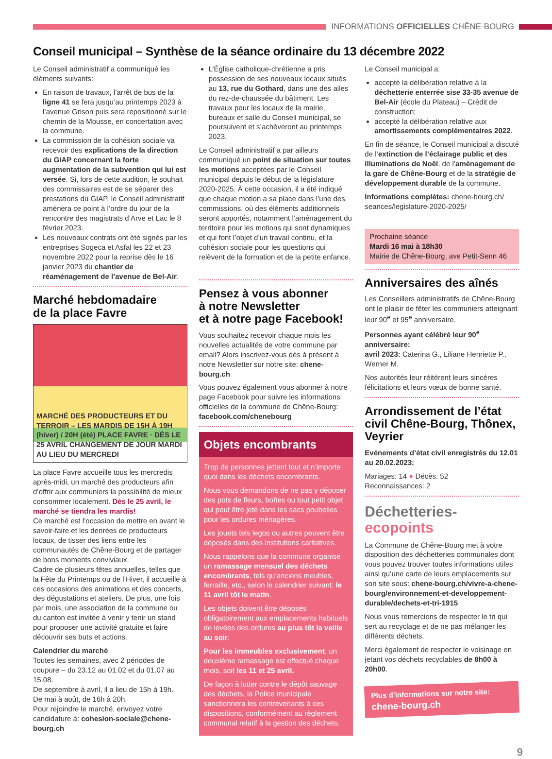INFORMATIONS OFFICIELLES CHÊNE-BOURG
Conseil municipal – Synthèse de la séance ordinaire du 13 décembre 2022
Le Conseil administratif a communiqué les éléments suivants:
En raison de travaux, l’arrêt de bus de la ligne 41 se fera jusqu’au printemps 2023 à l’avenue Grison puis sera repositionné sur le chemin de la Mousse, en concertation avec la commune.
La commission de la cohésion sociale va recevoir des explications de la direction du GIAP concernant la forte augmentation de la subvention qui lui est versée. Si, lors de cette audition, le souhait des commissaires est de se séparer des prestations du GIAP, le Conseil administratif amènera ce point à l’ordre du jour de la rencontre des magistrats d’Arve et Lac le 8 février 2023.
Les nouveaux contrats ont été signés par les entreprises Sogeca et Asfal les 22 et 23 novembre 2022 pour la reprise dès le 16 janvier 2023 du chantier de réaménagement de l’avenue de Bel-Air.
Marché hebdomadaire
de la place Favre
MARCHÉ DES PRODUCTEURS ET DU TERROIR – LES MARDIS DE 15H À 19H (hiver) / 20H (été) PLACE FAVRE · DÈS LE 25 AVRIL CHANGEMENT DE JOUR MARDI AU LIEU DU MERCREDI
La place Favre accueille tous les mercredis après-midi, un marché des producteurs afin d’offrir aux communiers la possibilité de mieux consommer localement. Dès le 25 avril, le marché se tiendra les mardis!
Ce marché est l’occasion de mettre en avant le savoir-faire et les denrées de producteurs locaux, de tisser des liens entre les communautés de Chêne-Bourg et de partager de bons moments conviviaux.
Cadre de plusieurs fêtes annuelles, telles que la Fête du Printemps ou de l’Hiver, il accueille à ces occasions des animations et des concerts, des dégustations et ateliers. De plus, une fois par mois, une association de la commune ou du canton est invitée à venir y tenir un stand pour proposer une activité gratuite et faire découvrir ses buts et actions.
Calendrier du marché
Toutes les semaines, avec 2 périodes de coupure – du 23.12 au 01.02 et du 01.07 au 15.08.
De septembre à avril, il a lieu de 15h à 19h.
De mai à août, de 16h à 20h.
Pour rejoindre le marché, envoyez votre candidature à: cohesion-sociale@chene-bourg.ch
L’Église catholique-chrétienne a pris possession de ses nouveaux locaux situés au 13, rue du Gothard, dans une des ailes du rez-de-chaussée du bâtiment. Les travaux pour les locaux de la mairie, bureaux et salle du Conseil municipal, se poursuivent et s’achèveront au printemps 2023.
Le Conseil administratif a par ailleurs communiqué un point de situation sur toutes les motions acceptées par le Conseil municipal depuis le début de la législature 2020-2025. À cette occasion, il a été indiqué que chaque motion a sa place dans l’une des commissions, où des éléments additionnels seront apportés, notamment l’aménagement du territoire pour les motions qui sont dynamiques et qui font l’objet d’un travail continu, et la cohésion sociale pour les questions qui relèvent de la formation et de la petite enfance.
Pensez à vous abonner
à notre Newsletter
et à notre page Facebook!
Vous souhaitez recevoir chaque mois les nouvelles actualités de votre commune par email? Alors inscrivez-vous dès à présent à notre Newsletter sur notre site: chene-bourg.ch
Vous pouvez également vous abonner à notre page Facebook pour suivre les informations officielles de la commune de Chêne-Bourg: facebook.com/chenebourg
Objets encombrants
Trop de personnes jettent tout et n’importe quoi dans les déchets encombrants.
Nous vous demandons de ne pas y déposer des pots de fleurs, boîtes ou tout petit objet qui peut être jeté dans les sacs poubelles pour les ordures ménagères.
Les jouets tels legos ou autres peuvent être déposés dans des institutions caritatives.
Nous rappelons que la commune organise un ramassage mensuel des déchets encombrants, tels qu’anciens meubles, ferraille, etc., selon le calendrier suivant: le 11 avril tôt le matin.
Les objets doivent être déposés obligatoirement aux emplacements habituels de levées des ordures au plus tôt la veille au soir.
Pour les immeubles exclusivement, un deuxième ramassage est effectué chaque mois, soit les 11 et 25 avril.
De façon à lutter contre le dépôt sauvage des déchets, la Police municipale sanctionnera les contrevenants à ces dispositions, conformément au règlement communal relatif à la gestion des déchets.
Le Conseil municipal a:
accepté la délibération relative à la déchetterie enterrée sise 33-35 avenue de Bel-Air (école du Plateau) – Crédit de construction;
accepté la délibération relative aux amortissements complémentaires 2022.
En fin de séance, le Conseil municipal a discuté de l’extinction de l’éclairage public et des illuminations de Noël, de l’aménagement de la gare de Chêne-Bourg et de la stratégie de développement durable de la commune.
Informations complètes: chene-bourg.ch/ seances/legislature-2020-2025/
Prochaine séance
Mardi 16 mai à 18h30
Mairie de Chêne-Bourg, ave Petit-Senn 46
Anniversaires des aînés
Les Conseillers administratifs de Chêne-Bourg ont le plaisir de fêter les communiers atteignant leur 90<sup>e</sup> et 95<sup>e</sup> anniversaire.
Personnes ayant célébré leur 90<sup>e</sup> anniversaire:
avril 2023: Caterina G., Liliane Henriette P., Werner M.
Nos autorités leur réitèrent leurs sincères félicitations et leurs vœux de bonne santé.
Arrondissement de l’état civil Chêne-Bourg, Thônex, Veyrier
Evénements d’état civil enregistrés du 12.01 au 20.02.2023:
Mariages: 14 ● Décès: 52
Reconnaissances: 2
Déchetteries-ecopoints
La Commune de Chêne-Bourg met à votre disposition des déchetteries communales dont vous pouvez trouver toutes informations utiles ainsi qu’une carte de leurs emplacements sur son site sous: chene-bourg.ch/vivre-a-chene-bourg/environnement-et-developpement-durable/dechets-et-tri-1915
Nous vous remercions de respecter le tri qui sert au recyclage et de ne pas mélanger les différents déchets.
Merci également de respecter le voisinage en jetant vos déchets recyclables de 8h00 à 20h00.
Plus d’informations sur notre site:
chene-bourg.ch
9